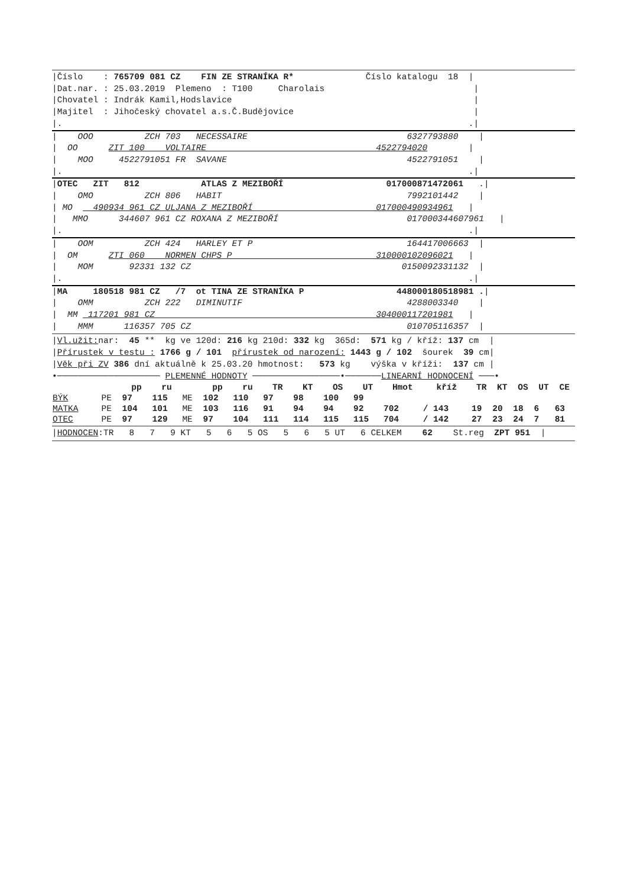|Číslo    : 765709 081 CZ    FIN ZE STRANÍKA R*              Číslo katalogu  18  |
|Dat.nar. : 25.03.2019  Plemeno  : T100     Charolais                             |
|Chovatel : Indrák Kamil,Hodslavice                                               |
|Majitel  : Jihočeský chovatel a.s.Č.Budějovice                                   |
|.                                                                               .|
|    OOO          ZCH 703   NECESSAIRE                               6327793880    |
|  OO      ZIT 100    VOLTAIRE                                 4522794020        |
|    MOO     4522791051 FR  SAVANE                                   4522791051    |
|.                                                                               .|
|OTEC   ZIT   812            ATLAS Z MEZIBOŘÍ                    017000871472061   .|
|    OMO          ZCH 806   HABIT                                    7992101442    |
| MO    490934 961 CZ ULJANA Z MEZIBOŘÍ                        017000490934961   |
|   MMO      344607 961 CZ ROXANA Z MEZIBOŘÍ                         017000344607961   |
|.                                                                               .|
|    OOM          ZCH 424   HARLEY ET P                              164417006663  |
|  OM      ZTI 060    NORMEN CHPS P                            310000102096021   |
|    MOM       92331 132 CZ                                         0150092331132  |
|.                                                                               .|
|MA     180518 981 CZ   /7  ot TINA ZE STRANÍKA P                  448000180518981 .|
|    OMM          ZCH 222   DIMINUTIF                                4288003340    |
|  MM  117201 981 CZ                                           304000117201981   |
|    MMM      116357 705 CZ                                          010705116357  |
|Vl.užit: nar:  45 **  kg ve 120d: 216 kg 210d: 332 kg  365d:  571 kg / kříž: 137 cm  |
|Přírustek v testu : 1766 g / 101  přírustek od narození: 1443 g / 102  šourek  39 cm|
|Věk při ZV 386 dní aktuálně k 25.03.20 hmotnost:   573 kg    výška v kříži:  137 cm |
•──────────────────── PLEMENNÉ HODNOTY ─────────────────•───────LINEARNÍ HODNOCENÍ ───•
| | | pp | ru | | pp | ru | TR | KT | OS | UT | Hmot | kříž | TR | KT | OS | UT | CE |
| --- | --- | --- | --- | --- | --- | --- | --- | --- | --- | --- | --- | --- | --- | --- | --- | --- | --- |
| BÝK | PE | 97 | 115 | ME | 102 | 110 | 97 | 98 | 100 | 99 | | | | | | | |
| MATKA | PE | 104 | 101 | ME | 103 | 116 | 91 | 94 | 94 | 92 | 702 | / 143 | 19 | 20 | 18 | 6 | 63 |
| OTEC | PE | 97 | 129 | ME | 97 | 104 | 111 | 114 | 115 | 115 | 704 | / 142 | 27 | 23 | 24 | 7 | 81 |
|HODNOCEN:TR   8   7   9 KT   5   6   5 OS   5   6   5 UT   6 CELKEM    62    St.reg  ZPT 951  |